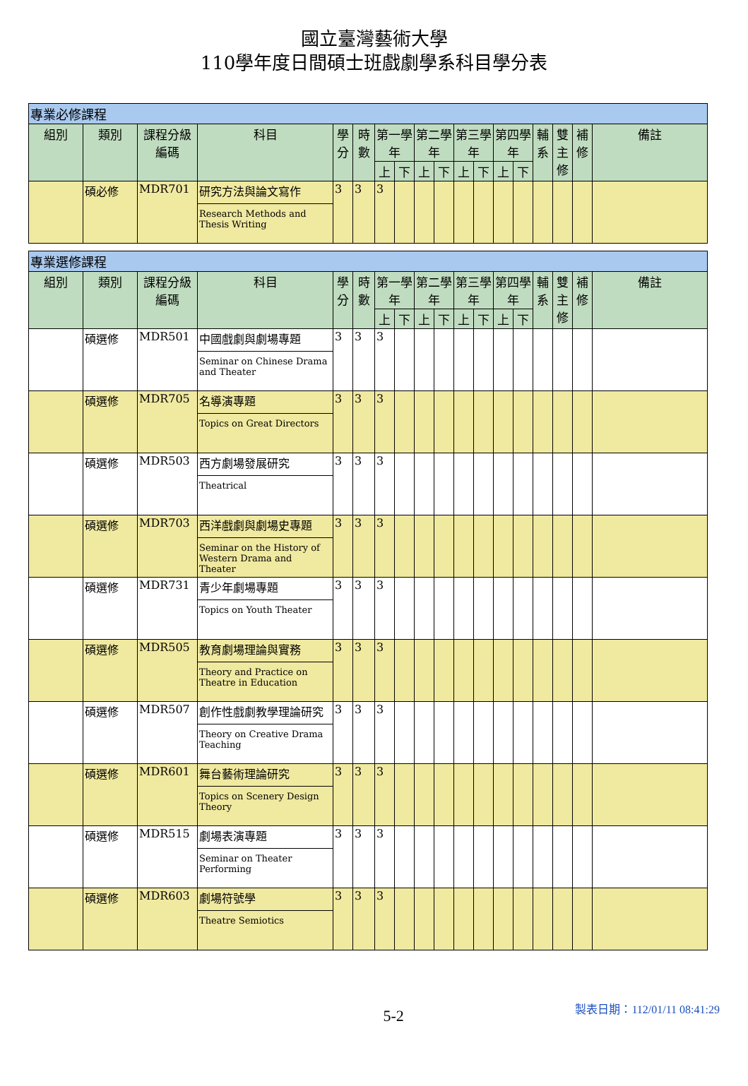國立臺灣藝術大學
110學年度日間碩士班戲劇學系科目學分表
| 專業必修課程 | | | | | | | | | | | | | | | | | |
| 組別 | 類別 | 課程分級編碼 | 科目 | 學分 | 時數 | 第一學年 | | 第二學年 | | 第三學年 | | 第四學年 | | 輔系 | 雙主修 | 補修 | 備註 |
| | | | | | | 上 | 下 | 上 | 下 | 上 | 下 | 上 | 下 | | | | |
| | 碩必修 | MDR701 | 研究方法與論文寫作 Research Methods and Thesis Writing | 3 | 3 | 3 | | | | | | | | | | | |
| 專業選修課程 | | | | | | | | | | | | | | | | | |
| 組別 | 類別 | 課程分級編碼 | 科目 | 學分 | 時數 | 第一學年 | | 第二學年 | | 第三學年 | | 第四學年 | | 輔系 | 雙主修 | 補修 | 備註 |
| | | | | | | 上 | 下 | 上 | 下 | 上 | 下 | 上 | 下 | | | | |
| | 碩選修 | MDR501 | 中國戲劇與劇場專題 Seminar on Chinese Drama and Theater | 3 | 3 | 3 | | | | | | | | | | | |
| | 碩選修 | MDR705 | 名導演專題 Topics on Great Directors | 3 | 3 | 3 | | | | | | | | | | | |
| | 碩選修 | MDR503 | 西方劇場發展研究 Theatrical | 3 | 3 | 3 | | | | | | | | | | | |
| | 碩選修 | MDR703 | 西洋戲劇與劇場史專題 Seminar on the History of Western Drama and Theater | 3 | 3 | 3 | | | | | | | | | | | |
| | 碩選修 | MDR731 | 青少年劇場專題 Topics on Youth Theater | 3 | 3 | 3 | | | | | | | | | | | |
| | 碩選修 | MDR505 | 教育劇場理論與實務 Theory and Practice on Theatre in Education | 3 | 3 | 3 | | | | | | | | | | | |
| | 碩選修 | MDR507 | 創作性戲劇教學理論研究 Theory on Creative Drama Teaching | 3 | 3 | 3 | | | | | | | | | | | |
| | 碩選修 | MDR601 | 舞台藝術理論研究 Topics on Scenery Design Theory | 3 | 3 | 3 | | | | | | | | | | | |
| | 碩選修 | MDR515 | 劇場表演專題 Seminar on Theater Performing | 3 | 3 | 3 | | | | | | | | | | | |
| | 碩選修 | MDR603 | 劇場符號學 Theatre Semiotics | 3 | 3 | 3 | | | | | | | | | | | |
5-2
製表日期：112/01/11 08:41:29